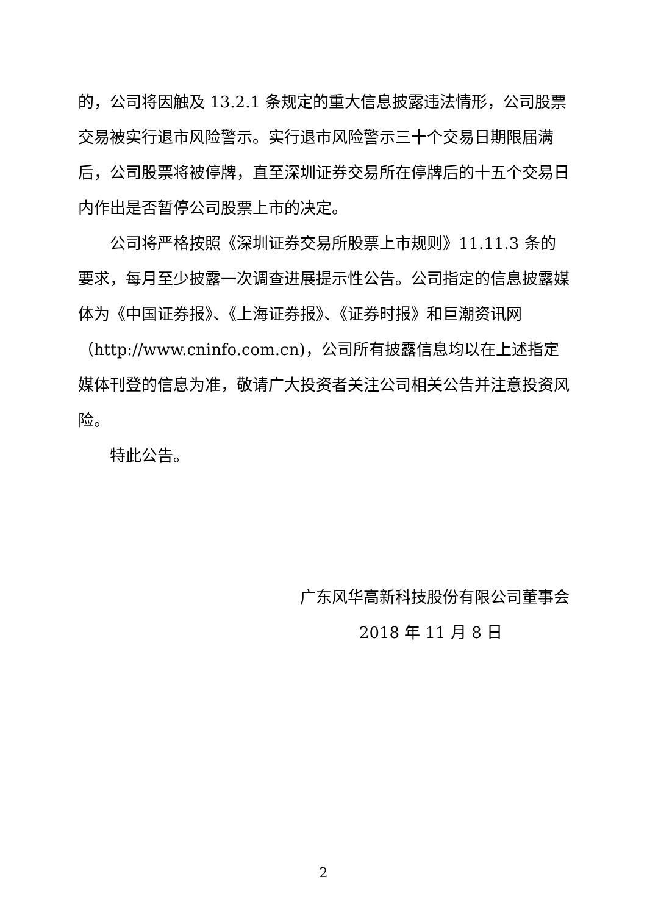的，公司将因触及 13.2.1 条规定的重大信息披露违法情形，公司股票交易被实行退市风险警示。实行退市风险警示三十个交易日期限届满后，公司股票将被停牌，直至深圳证券交易所在停牌后的十五个交易日内作出是否暂停公司股票上市的决定。
公司将严格按照《深圳证券交易所股票上市规则》11.11.3 条的要求，每月至少披露一次调查进展提示性公告。公司指定的信息披露媒体为《中国证券报》、《上海证券报》、《证券时报》和巨潮资讯网（http://www.cninfo.com.cn)，公司所有披露信息均以在上述指定媒体刊登的信息为准，敬请广大投资者关注公司相关公告并注意投资风险。
特此公告。
广东风华高新科技股份有限公司董事会
2018 年 11 月 8 日
2